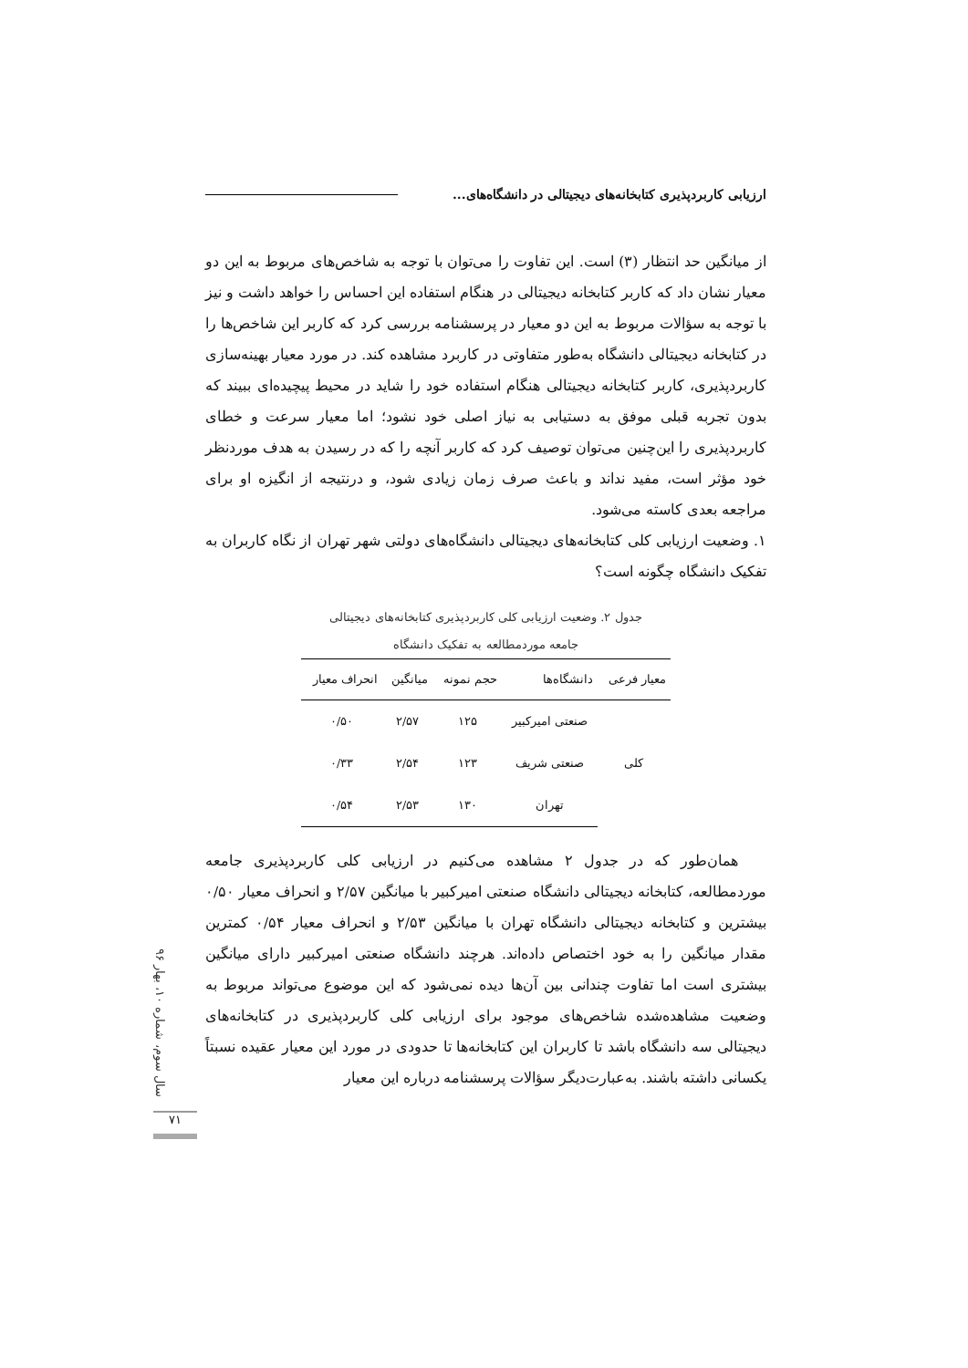ارزیابی کاربردپذیری کتابخانه‌های دیجیتالی در دانشگاه‌های...
از میانگین حد انتظار (۳) است. این تفاوت را می‌توان با توجه به شاخص‌های مربوط به این دو معیار نشان داد که کاربر کتابخانه دیجیتالی در هنگام استفاده این احساس را خواهد داشت و نیز با توجه به سؤالات مربوط به این دو معیار در پرسشنامه بررسی کرد که کاربر این شاخص‌ها را در کتابخانه دیجیتالی دانشگاه به‌طور متفاوتی در کاربرد مشاهده کند. در مورد معیار بهینه‌سازی کاربردپذیری، کاربر کتابخانه دیجیتالی هنگام استفاده خود را شاید در محیط پیچیده‌ای ببیند که بدون تجربه قبلی موفق به دستیابی به نیاز اصلی خود نشود؛ اما معیار سرعت و خطای کاربردپذیری را این‌چنین می‌توان توصیف کرد که کاربر آنچه را که در رسیدن به هدف موردنظر خود مؤثر است، مفید نداند و باعث صرف زمان زیادی شود، و درنتیجه از انگیزه او برای مراجعه بعدی کاسته می‌شود.
۱. وضعیت ارزیابی کلی کتابخانه‌های دیجیتالی دانشگاه‌های دولتی شهر تهران از نگاه کاربران به تفکیک دانشگاه چگونه است؟
جدول ۲. وضعیت ارزیابی کلی کاربردپذیری کتابخانه‌های دیجیتالی
جامعه موردمطالعه به تفکیک دانشگاه
| معیار فرعی | دانشگاه‌ها | حجم نمونه | میانگین | انحراف معیار |
| --- | --- | --- | --- | --- |
| کلی | صنعتی امیرکبیر | ۱۲۵ | ۲/۵۷ | ۰/۵۰ |
| | صنعتی شریف | ۱۲۳ | ۲/۵۴ | ۰/۳۳ |
| | تهران | ۱۳۰ | ۲/۵۳ | ۰/۵۴ |
همان‌طور که در جدول ۲ مشاهده می‌کنیم در ارزیابی کلی کاربردپذیری جامعه موردمطالعه، کتابخانه دیجیتالی دانشگاه صنعتی امیرکبیر با میانگین ۲/۵۷ و انحراف معیار ۰/۵۰ بیشترین و کتابخانه دیجیتالی دانشگاه تهران با میانگین ۲/۵۳ و انحراف معیار ۰/۵۴ کمترین مقدار میانگین را به خود اختصاص داده‌اند. هرچند دانشگاه صنعتی امیرکبیر دارای میانگین بیشتری است اما تفاوت چندانی بین آن‌ها دیده نمی‌شود که این موضوع می‌تواند مربوط به وضعیت مشاهده‌شده شاخص‌های موجود برای ارزیابی کلی کاربردپذیری در کتابخانه‌های دیجیتالی سه دانشگاه باشد تا کاربران این کتابخانه‌ها تا حدودی در مورد این معیار عقیده نسبتاً یکسانی داشته باشند. به‌عبارت‌دیگر سؤالات پرسشنامه درباره این معیار
سال سوم، شماره ۱۰، بهار ۹۶
۷۱